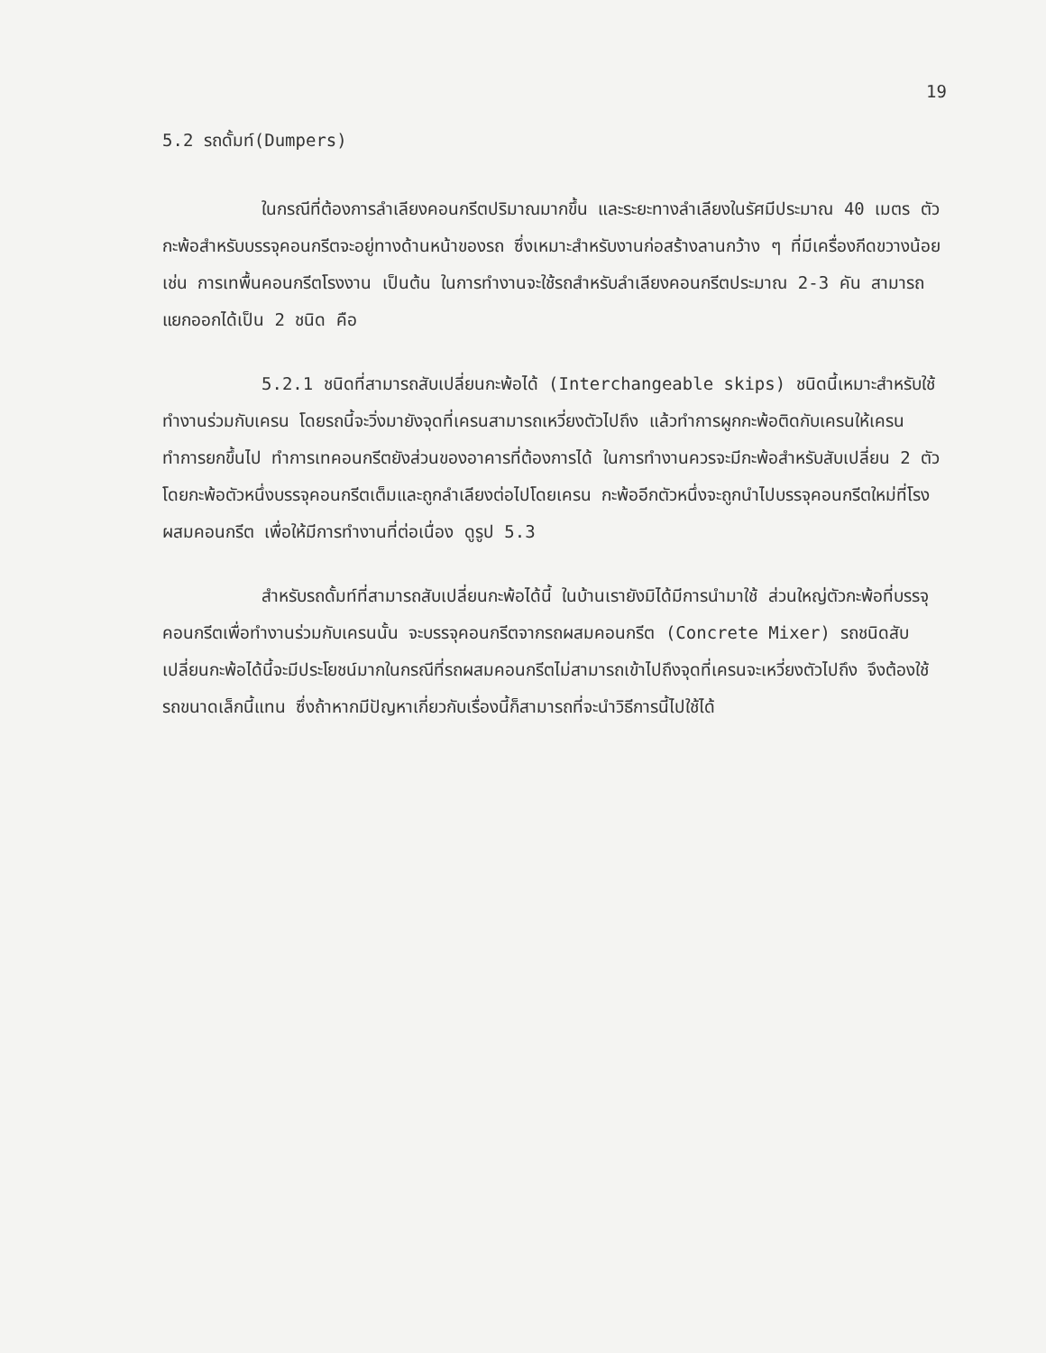19
5.2 รถดั้มท์(Dumpers)
ในกรณีที่ต้องการลำเลียงคอนกรีตปริมาณมากขึ้น และระยะทางลำเลียงในรัศมีประมาณ 40 เมตร ตัวกะพ้อสำหรับบรรจุคอนกรีตจะอยู่ทางด้านหน้าของรถ ซึ่งเหมาะสำหรับงานก่อสร้างลานกว้าง ๆ ที่มีเครื่องกีดขวางน้อย เช่น การเทพื้นคอนกรีตโรงงาน เป็นต้น ในการทำงานจะใช้รถสำหรับลำเลียงคอนกรีตประมาณ 2-3 คัน สามารถแยกออกได้เป็น 2 ชนิด คือ
5.2.1 ชนิดที่สามารถสับเปลี่ยนกะพ้อได้ (Interchangeable skips) ชนิดนี้เหมาะสำหรับใช้ทำงานร่วมกับเครน โดยรถนี้จะวิ่งมายังจุดที่เครนสามารถเหวี่ยงตัวไปถึง แล้วทำการผูกกะพ้อติดกับเครนให้เครนทำการยกขึ้นไป ทำการเทคอนกรีตยังส่วนของอาคารที่ต้องการได้ ในการทำงานควรจะมีกะพ้อสำหรับสับเปลี่ยน 2 ตัว โดยกะพ้อตัวหนึ่งบรรจุคอนกรีตเต็มและถูกลำเลียงต่อไปโดยเครน กะพ้ออีกตัวหนึ่งจะถูกนำไปบรรจุคอนกรีตใหม่ที่โรงผสมคอนกรีต เพื่อให้มีการทำงานที่ต่อเนื่อง ดูรูป 5.3
สำหรับรถดั้มท์ที่สามารถสับเปลี่ยนกะพ้อได้นี้ ในบ้านเรายังมิได้มีการนำมาใช้ ส่วนใหญ่ตัวกะพ้อที่บรรจุคอนกรีตเพื่อทำงานร่วมกับเครนนั้น จะบรรจุคอนกรีตจากรถผสมคอนกรีต (Concrete Mixer) รถชนิดสับเปลี่ยนกะพ้อได้นี้จะมีประโยชน์มากในกรณีที่รถผสมคอนกรีตไม่สามารถเข้าไปถึงจุดที่เครนจะเหวี่ยงตัวไปถึง จึงต้องใช้รถขนาดเล็กนี้แทน ซึ่งถ้าหากมีปัญหาเกี่ยวกับเรื่องนี้ก็สามารถที่จะนำวิธีการนี้ไปใช้ได้